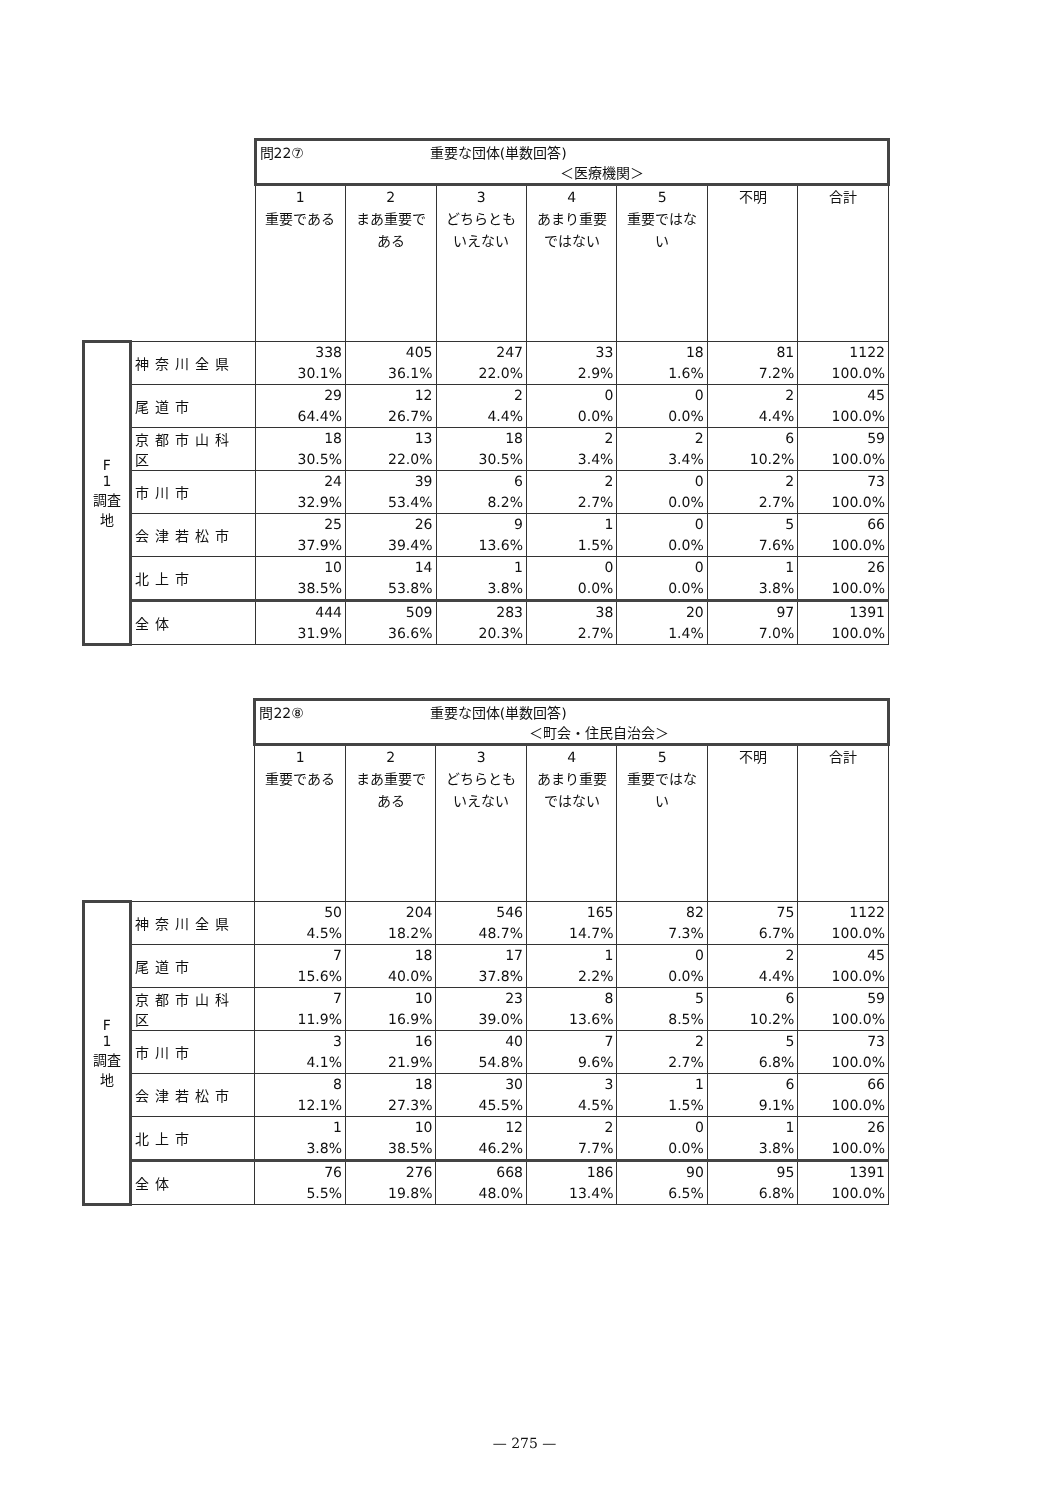| | | 問22⑦ 重要な団体(単数回答) ＜医療機関＞ | | | | | | |
| | | 1 重要である | 2 まあ重要である | 3 どちらともいえない | 4 あまり重要ではない | 5 重要ではない | 不明 | 合計 |
| F 1 調査地 | 神奈川全県 | 338 30.1% | 405 36.1% | 247 22.0% | 33 2.9% | 18 1.6% | 81 7.2% | 1122 100.0% |
| | 尾道市 | 29 64.4% | 12 26.7% | 2 4.4% | 0 0.0% | 0 0.0% | 2 4.4% | 45 100.0% |
| | 京都市山科区 | 18 30.5% | 13 22.0% | 18 30.5% | 2 3.4% | 2 3.4% | 6 10.2% | 59 100.0% |
| | 市川市 | 24 32.9% | 39 53.4% | 6 8.2% | 2 2.7% | 0 0.0% | 2 2.7% | 73 100.0% |
| | 会津若松市 | 25 37.9% | 26 39.4% | 9 13.6% | 1 1.5% | 0 0.0% | 5 7.6% | 66 100.0% |
| | 北上市 | 10 38.5% | 14 53.8% | 1 3.8% | 0 0.0% | 0 0.0% | 1 3.8% | 26 100.0% |
| | 全体 | 444 31.9% | 509 36.6% | 283 20.3% | 38 2.7% | 20 1.4% | 97 7.0% | 1391 100.0% |
| | | 問22⑧ 重要な団体(単数回答) ＜町会・住民自治会＞ | | | | | | |
| | | 1 重要である | 2 まあ重要である | 3 どちらともいえない | 4 あまり重要ではない | 5 重要ではない | 不明 | 合計 |
| F 1 調査地 | 神奈川全県 | 50 4.5% | 204 18.2% | 546 48.7% | 165 14.7% | 82 7.3% | 75 6.7% | 1122 100.0% |
| | 尾道市 | 7 15.6% | 18 40.0% | 17 37.8% | 1 2.2% | 0 0.0% | 2 4.4% | 45 100.0% |
| | 京都市山科区 | 7 11.9% | 10 16.9% | 23 39.0% | 8 13.6% | 5 8.5% | 6 10.2% | 59 100.0% |
| | 市川市 | 3 4.1% | 16 21.9% | 40 54.8% | 7 9.6% | 2 2.7% | 5 6.8% | 73 100.0% |
| | 会津若松市 | 8 12.1% | 18 27.3% | 30 45.5% | 3 4.5% | 1 1.5% | 6 9.1% | 66 100.0% |
| | 北上市 | 1 3.8% | 10 38.5% | 12 46.2% | 2 7.7% | 0 0.0% | 1 3.8% | 26 100.0% |
| | 全体 | 76 5.5% | 276 19.8% | 668 48.0% | 186 13.4% | 90 6.5% | 95 6.8% | 1391 100.0% |
— 275 —